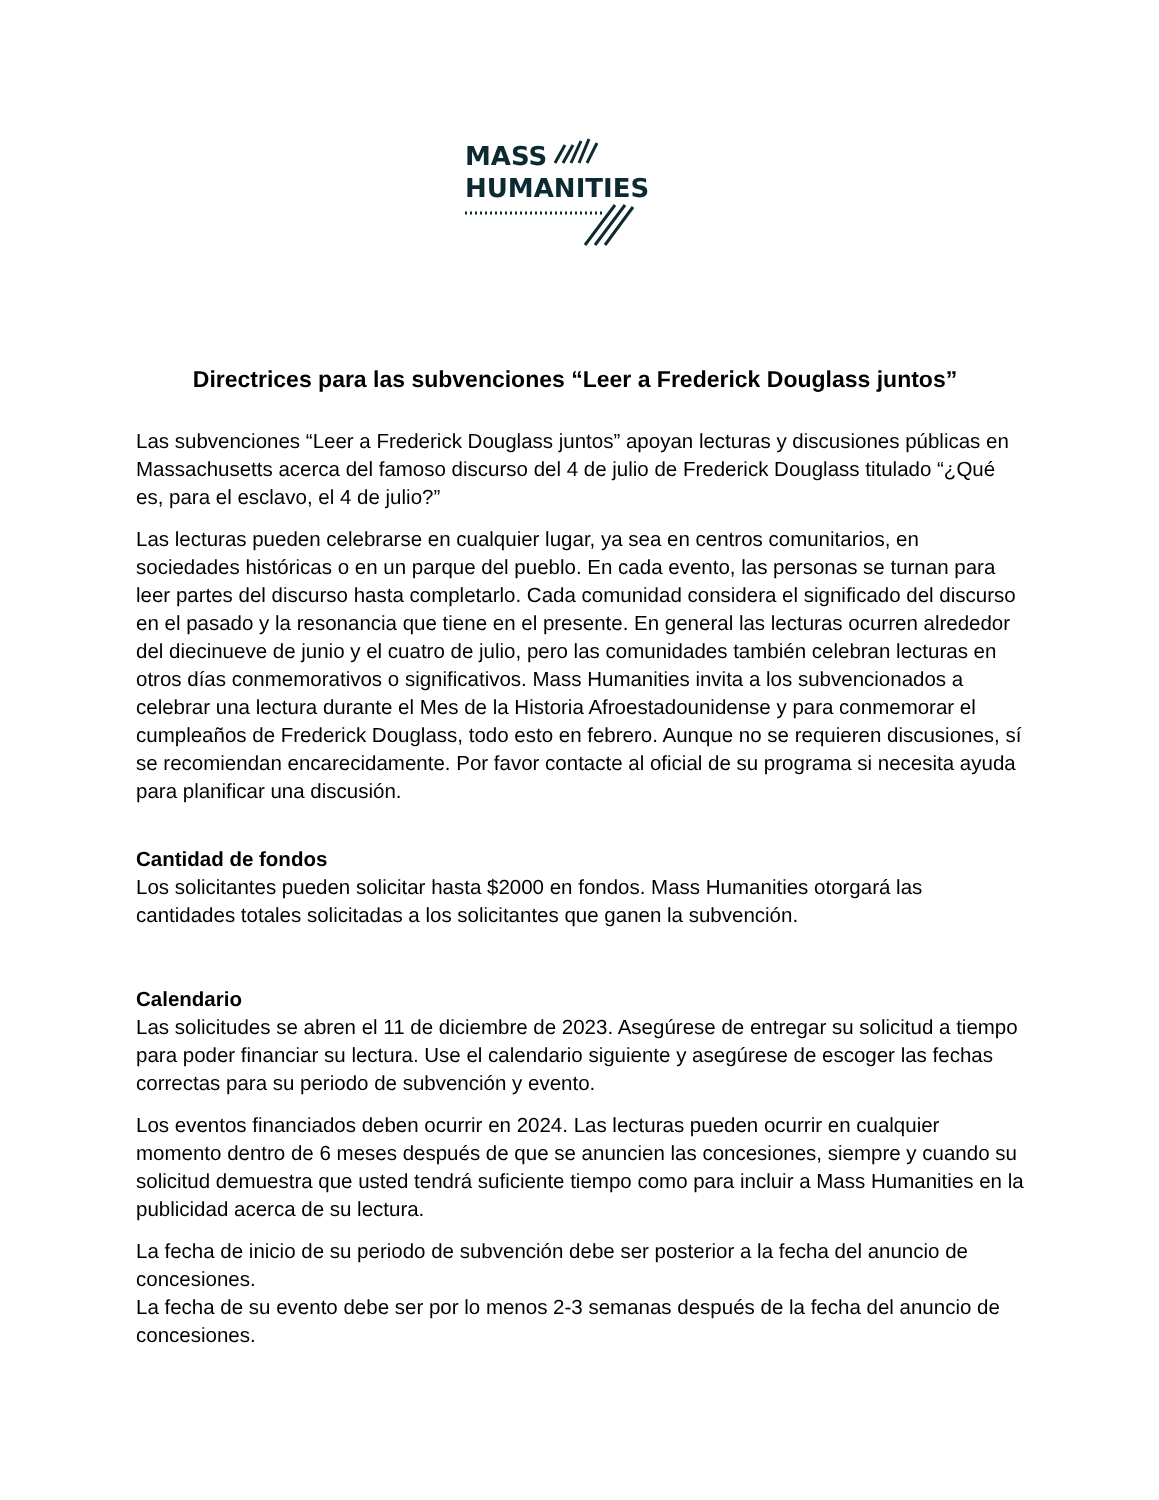MASS
HUMANITIES
Directrices para las subvenciones “Leer a Frederick Douglass juntos”
Las subvenciones “Leer a Frederick Douglass juntos” apoyan lecturas y discusiones públicas en Massachusetts acerca del famoso discurso del 4 de julio de Frederick Douglass titulado “¿Qué es, para el esclavo, el 4 de julio?”
Las lecturas pueden celebrarse en cualquier lugar, ya sea en centros comunitarios, en sociedades históricas o en un parque del pueblo. En cada evento, las personas se turnan para leer partes del discurso hasta completarlo. Cada comunidad considera el significado del discurso en el pasado y la resonancia que tiene en el presente. En general las lecturas ocurren alrededor del diecinueve de junio y el cuatro de julio, pero las comunidades también celebran lecturas en otros días conmemorativos o significativos. Mass Humanities invita a los subvencionados a celebrar una lectura durante el Mes de la Historia Afroestadounidense y para conmemorar el cumpleaños de Frederick Douglass, todo esto en febrero. Aunque no se requieren discusiones, sí se recomiendan encarecidamente. Por favor contacte al oficial de su programa si necesita ayuda para planificar una discusión.
Cantidad de fondos
Los solicitantes pueden solicitar hasta $2000 en fondos. Mass Humanities otorgará las cantidades totales solicitadas a los solicitantes que ganen la subvención.
Calendario
Las solicitudes se abren el 11 de diciembre de 2023. Asegúrese de entregar su solicitud a tiempo para poder financiar su lectura. Use el calendario siguiente y asegúrese de escoger las fechas correctas para su periodo de subvención y evento.
Los eventos financiados deben ocurrir en 2024. Las lecturas pueden ocurrir en cualquier momento dentro de 6 meses después de que se anuncien las concesiones, siempre y cuando su solicitud demuestra que usted tendrá suficiente tiempo como para incluir a Mass Humanities en la publicidad acerca de su lectura.
La fecha de inicio de su periodo de subvención debe ser posterior a la fecha del anuncio de concesiones.
La fecha de su evento debe ser por lo menos 2-3 semanas después de la fecha del anuncio de concesiones.